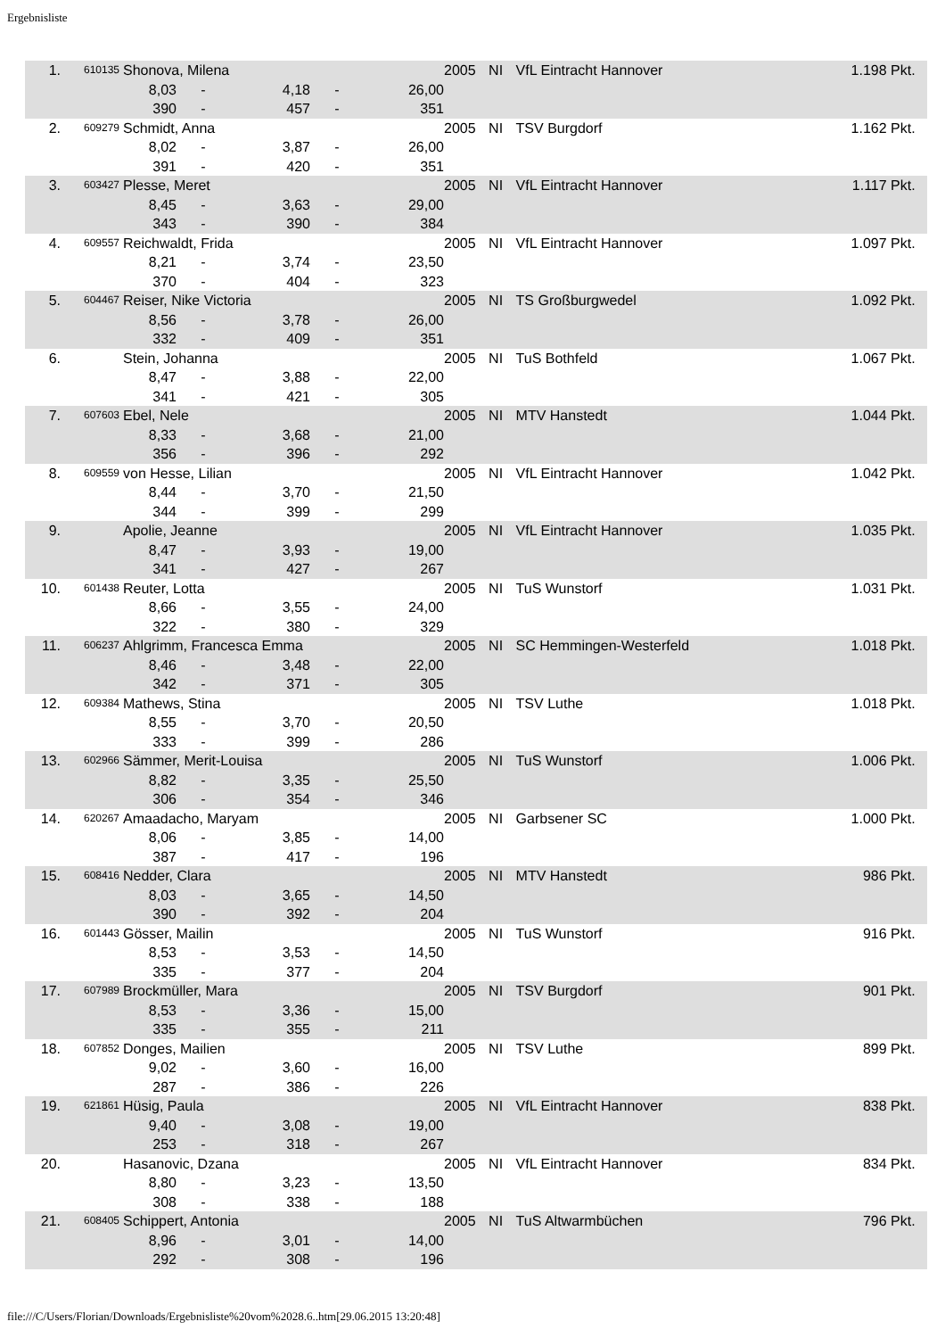Ergebnisliste
| 1. | 610135 | Shonova, Milena | | | | | 2005 | NI | VfL Eintracht Hannover | 1.198 Pkt. |
| | | 8,03 | - | 4,18 | - | 26,00 | | | | |
| | | 390 | - | 457 | - | 351 | | | | |
| 2. | 609279 | Schmidt, Anna | | | | | 2005 | NI | TSV Burgdorf | 1.162 Pkt. |
| | | 8,02 | - | 3,87 | - | 26,00 | | | | |
| | | 391 | - | 420 | - | 351 | | | | |
| 3. | 603427 | Plesse, Meret | | | | | 2005 | NI | VfL Eintracht Hannover | 1.117 Pkt. |
| | | 8,45 | - | 3,63 | - | 29,00 | | | | |
| | | 343 | - | 390 | - | 384 | | | | |
| 4. | 609557 | Reichwaldt, Frida | | | | | 2005 | NI | VfL Eintracht Hannover | 1.097 Pkt. |
| | | 8,21 | - | 3,74 | - | 23,50 | | | | |
| | | 370 | - | 404 | - | 323 | | | | |
| 5. | 604467 | Reiser, Nike Victoria | | | | | 2005 | NI | TS Großburgwedel | 1.092 Pkt. |
| | | 8,56 | - | 3,78 | - | 26,00 | | | | |
| | | 332 | - | 409 | - | 351 | | | | |
| 6. | | Stein, Johanna | | | | | 2005 | NI | TuS Bothfeld | 1.067 Pkt. |
| | | 8,47 | - | 3,88 | - | 22,00 | | | | |
| | | 341 | - | 421 | - | 305 | | | | |
| 7. | 607603 | Ebel, Nele | | | | | 2005 | NI | MTV Hanstedt | 1.044 Pkt. |
| | | 8,33 | - | 3,68 | - | 21,00 | | | | |
| | | 356 | - | 396 | - | 292 | | | | |
| 8. | 609559 | von Hesse, Lilian | | | | | 2005 | NI | VfL Eintracht Hannover | 1.042 Pkt. |
| | | 8,44 | - | 3,70 | - | 21,50 | | | | |
| | | 344 | - | 399 | - | 299 | | | | |
| 9. | | Apolie, Jeanne | | | | | 2005 | NI | VfL Eintracht Hannover | 1.035 Pkt. |
| | | 8,47 | - | 3,93 | - | 19,00 | | | | |
| | | 341 | - | 427 | - | 267 | | | | |
| 10. | 601438 | Reuter, Lotta | | | | | 2005 | NI | TuS Wunstorf | 1.031 Pkt. |
| | | 8,66 | - | 3,55 | - | 24,00 | | | | |
| | | 322 | - | 380 | - | 329 | | | | |
| 11. | 606237 | Ahlgrimm, Francesca Emma | | | | | 2005 | NI | SC Hemmingen-Westerfeld | 1.018 Pkt. |
| | | 8,46 | - | 3,48 | - | 22,00 | | | | |
| | | 342 | - | 371 | - | 305 | | | | |
| 12. | 609384 | Mathews, Stina | | | | | 2005 | NI | TSV Luthe | 1.018 Pkt. |
| | | 8,55 | - | 3,70 | - | 20,50 | | | | |
| | | 333 | - | 399 | - | 286 | | | | |
| 13. | 602966 | Sämmer, Merit-Louisa | | | | | 2005 | NI | TuS Wunstorf | 1.006 Pkt. |
| | | 8,82 | - | 3,35 | - | 25,50 | | | | |
| | | 306 | - | 354 | - | 346 | | | | |
| 14. | 620267 | Amaadacho, Maryam | | | | | 2005 | NI | Garbsener SC | 1.000 Pkt. |
| | | 8,06 | - | 3,85 | - | 14,00 | | | | |
| | | 387 | - | 417 | - | 196 | | | | |
| 15. | 608416 | Nedder, Clara | | | | | 2005 | NI | MTV Hanstedt | 986 Pkt. |
| | | 8,03 | - | 3,65 | - | 14,50 | | | | |
| | | 390 | - | 392 | - | 204 | | | | |
| 16. | 601443 | Gösser, Mailin | | | | | 2005 | NI | TuS Wunstorf | 916 Pkt. |
| | | 8,53 | - | 3,53 | - | 14,50 | | | | |
| | | 335 | - | 377 | - | 204 | | | | |
| 17. | 607989 | Brockmüller, Mara | | | | | 2005 | NI | TSV Burgdorf | 901 Pkt. |
| | | 8,53 | - | 3,36 | - | 15,00 | | | | |
| | | 335 | - | 355 | - | 211 | | | | |
| 18. | 607852 | Donges, Mailien | | | | | 2005 | NI | TSV Luthe | 899 Pkt. |
| | | 9,02 | - | 3,60 | - | 16,00 | | | | |
| | | 287 | - | 386 | - | 226 | | | | |
| 19. | 621861 | Hüsig, Paula | | | | | 2005 | NI | VfL Eintracht Hannover | 838 Pkt. |
| | | 9,40 | - | 3,08 | - | 19,00 | | | | |
| | | 253 | - | 318 | - | 267 | | | | |
| 20. | | Hasanovic, Dzana | | | | | 2005 | NI | VfL Eintracht Hannover | 834 Pkt. |
| | | 8,80 | - | 3,23 | - | 13,50 | | | | |
| | | 308 | - | 338 | - | 188 | | | | |
| 21. | 608405 | Schippert, Antonia | | | | | 2005 | NI | TuS Altwarmbüchen | 796 Pkt. |
| | | 8,96 | - | 3,01 | - | 14,00 | | | | |
| | | 292 | - | 308 | - | 196 | | | | |
file:///C/Users/Florian/Downloads/Ergebnisliste%20vom%2028.6..htm[29.06.2015 13:20:48]